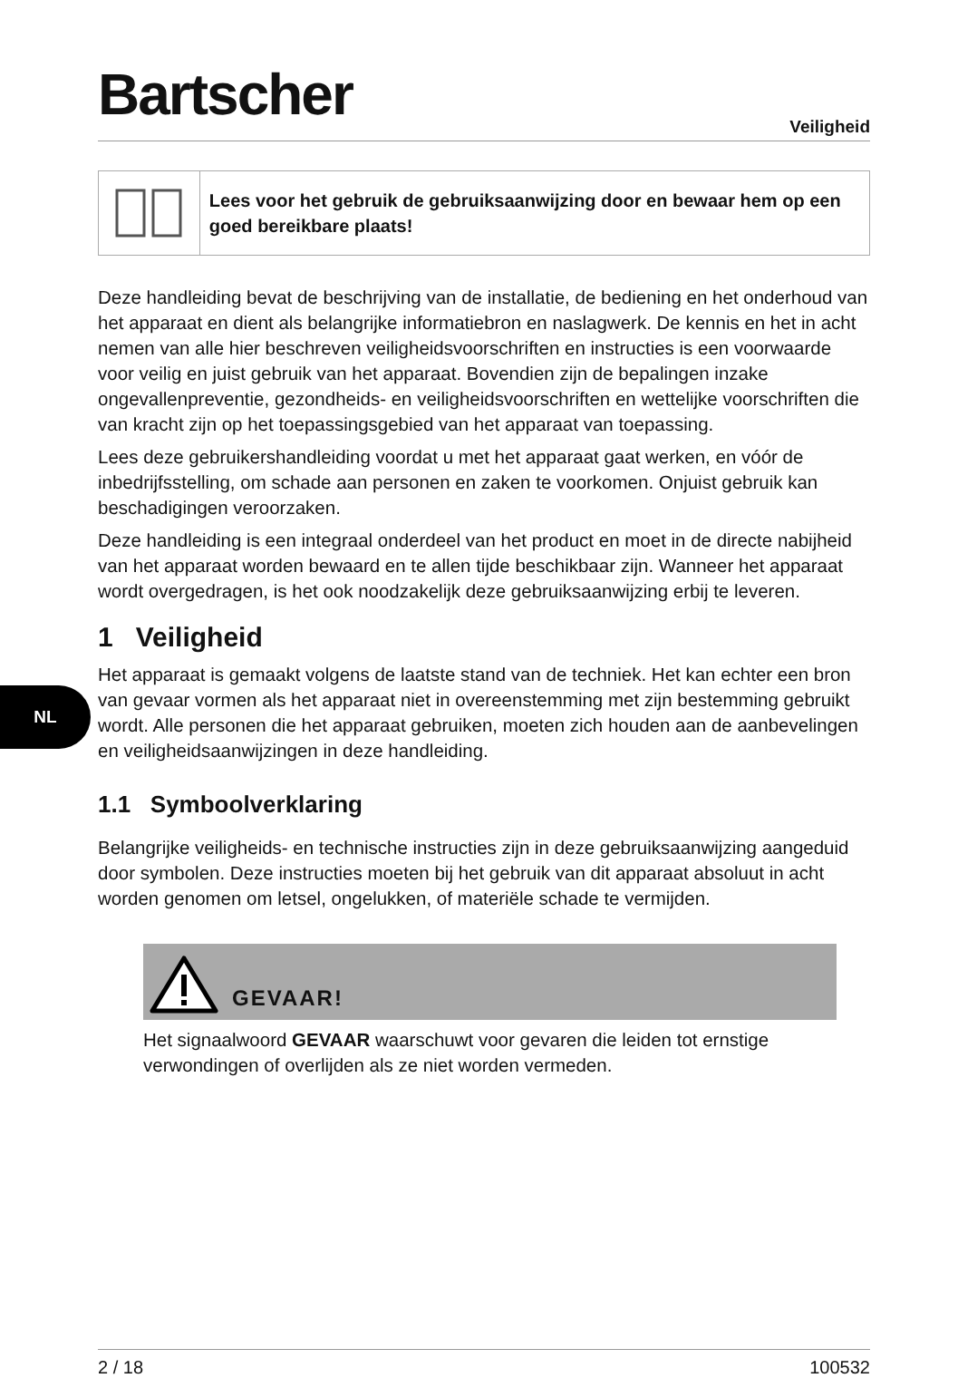NL
Bartscher
Veiligheid
Lees voor het gebruik de gebruiksaanwijzing door en bewaar hem op een goed bereikbare plaats!
Deze handleiding bevat de beschrijving van de installatie, de bediening en het onderhoud van het apparaat en dient als belangrijke informatiebron en naslagwerk. De kennis en het in acht nemen van alle hier beschreven veiligheidsvoorschriften en instructies is een voorwaarde voor veilig en juist gebruik van het apparaat. Bovendien zijn de bepalingen inzake ongevallenpreventie, gezondheids- en veiligheidsvoorschriften en wettelijke voorschriften die van kracht zijn op het toepassingsgebied van het apparaat van toepassing.
Lees deze gebruikershandleiding voordat u met het apparaat gaat werken, en vóór de inbedrijfsstelling, om schade aan personen en zaken te voorkomen. Onjuist gebruik kan beschadigingen veroorzaken.
Deze handleiding is een integraal onderdeel van het product en moet in de directe nabijheid van het apparaat worden bewaard en te allen tijde beschikbaar zijn. Wanneer het apparaat wordt overgedragen, is het ook noodzakelijk deze gebruiksaanwijzing erbij te leveren.
1 Veiligheid
Het apparaat is gemaakt volgens de laatste stand van de techniek. Het kan echter een bron van gevaar vormen als het apparaat niet in overeenstemming met zijn bestemming gebruikt wordt. Alle personen die het apparaat gebruiken, moeten zich houden aan de aanbevelingen en veiligheidsaanwijzingen in deze handleiding.
1.1 Symboolverklaring
Belangrijke veiligheids- en technische instructies zijn in deze gebruiksaanwijzing aangeduid door symbolen. Deze instructies moeten bij het gebruik van dit apparaat absoluut in acht worden genomen om letsel, ongelukken, of materiële schade te vermijden.
GEVAAR!
Het signaalwoord GEVAAR waarschuwt voor gevaren die leiden tot ernstige verwondingen of overlijden als ze niet worden vermeden.
2 / 18 100532